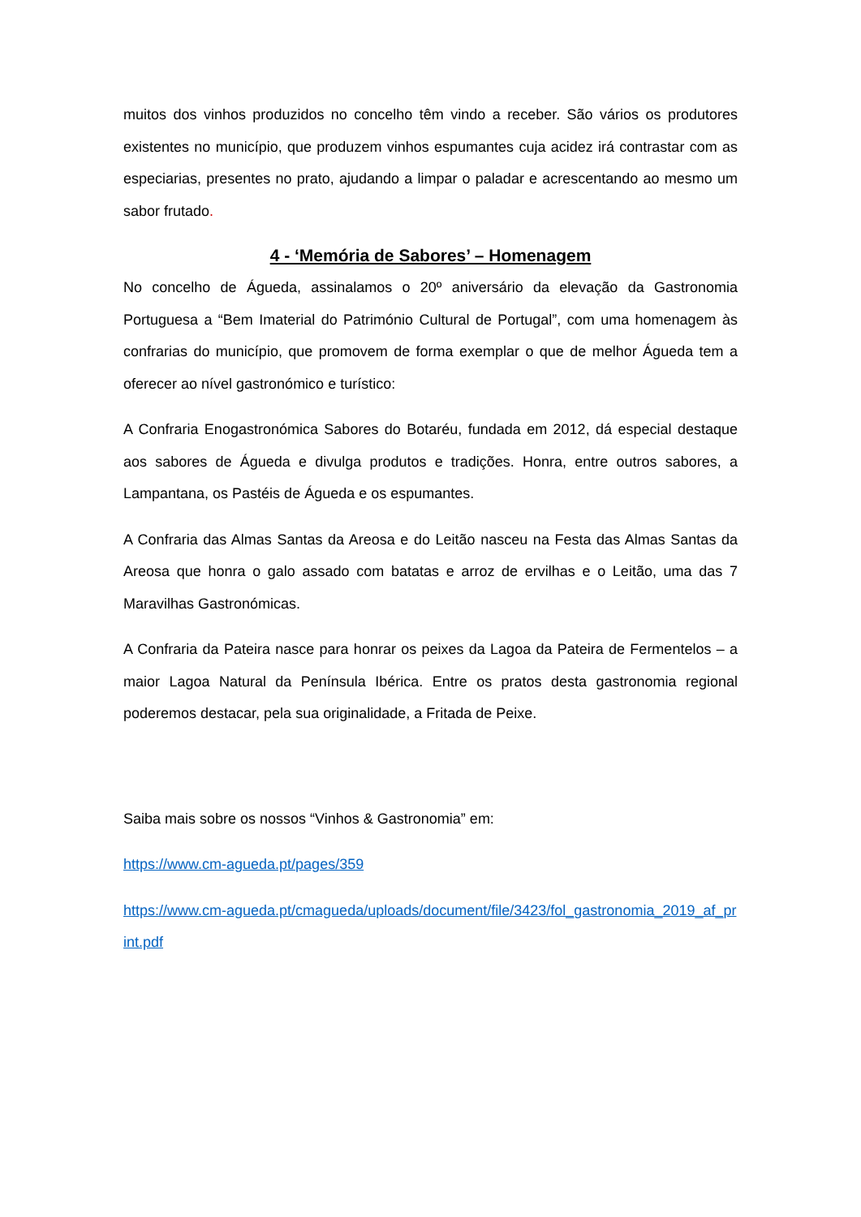muitos dos vinhos produzidos no concelho têm vindo a receber. São vários os produtores existentes no município, que produzem vinhos espumantes cuja acidez irá contrastar com as especiarias, presentes no prato, ajudando a limpar o paladar e acrescentando ao mesmo um sabor frutado.
4 - ‘Memória de Sabores’ – Homenagem
No concelho de Águeda, assinalamos o 20º aniversário da elevação da Gastronomia Portuguesa a “Bem Imaterial do Património Cultural de Portugal”, com uma homenagem às confrarias do município, que promovem de forma exemplar o que de melhor Águeda tem a oferecer ao nível gastronómico e turístico:
A Confraria Enogastronómica Sabores do Botaréu, fundada em 2012, dá especial destaque aos sabores de Águeda e divulga produtos e tradições. Honra, entre outros sabores, a Lampantana, os Pastéis de Águeda e os espumantes.
A Confraria das Almas Santas da Areosa e do Leitão nasceu na Festa das Almas Santas da Areosa que honra o galo assado com batatas e arroz de ervilhas e o Leitão, uma das 7 Maravilhas Gastronómicas.
A Confraria da Pateira nasce para honrar os peixes da Lagoa da Pateira de Fermentelos – a maior Lagoa Natural da Península Ibérica. Entre os pratos desta gastronomia regional poderemos destacar, pela sua originalidade, a Fritada de Peixe.
Saiba mais sobre os nossos “Vinhos & Gastronomia” em:
https://www.cm-agueda.pt/pages/359
https://www.cm-agueda.pt/cmagueda/uploads/document/file/3423/fol_gastronomia_2019_af_print.pdf